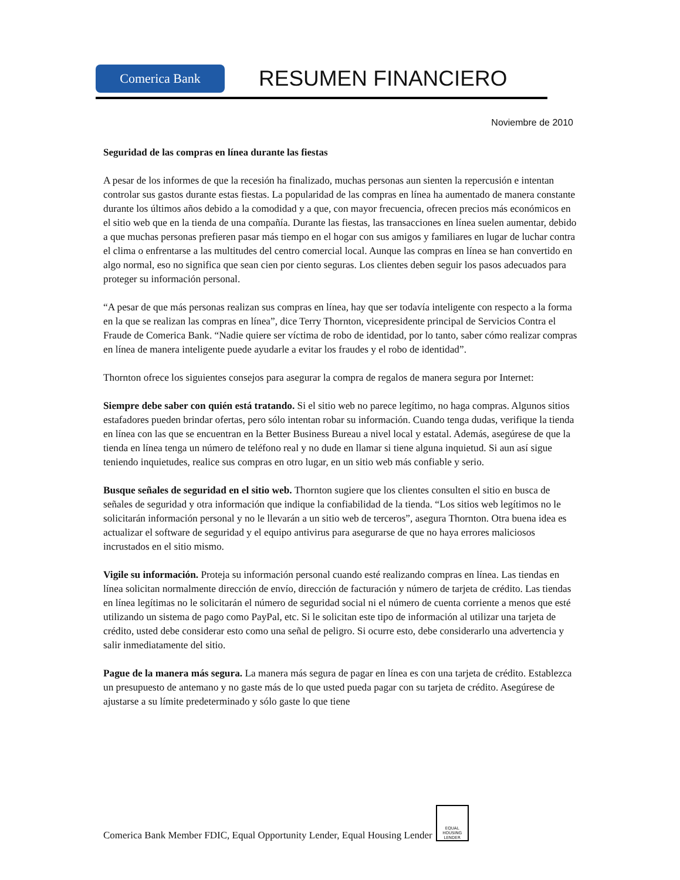Comerica Bank
RESUMEN FINANCIERO
Noviembre de 2010
Seguridad de las compras en línea durante las fiestas
A pesar de los informes de que la recesión ha finalizado, muchas personas aun sienten la repercusión e intentan controlar sus gastos durante estas fiestas. La popularidad de las compras en línea ha aumentado de manera constante durante los últimos años debido a la comodidad y a que, con mayor frecuencia, ofrecen precios más económicos en el sitio web que en la tienda de una compañía. Durante las fiestas, las transacciones en línea suelen aumentar, debido a que muchas personas prefieren pasar más tiempo en el hogar con sus amigos y familiares en lugar de luchar contra el clima o enfrentarse a las multitudes del centro comercial local. Aunque las compras en línea se han convertido en algo normal, eso no significa que sean cien por ciento seguras. Los clientes deben seguir los pasos adecuados para proteger su información personal.
“A pesar de que más personas realizan sus compras en línea, hay que ser todavía inteligente con respecto a la forma en la que se realizan las compras en línea”, dice Terry Thornton, vicepresidente principal de Servicios Contra el Fraude de Comerica Bank. “Nadie quiere ser víctima de robo de identidad, por lo tanto, saber cómo realizar compras en línea de manera inteligente puede ayudarle a evitar los fraudes y el robo de identidad”.
Thornton ofrece los siguientes consejos para asegurar la compra de regalos de manera segura por Internet:
Siempre debe saber con quién está tratando. Si el sitio web no parece legítimo, no haga compras. Algunos sitios estafadores pueden brindar ofertas, pero sólo intentan robar su información. Cuando tenga dudas, verifique la tienda en línea con las que se encuentran en la Better Business Bureau a nivel local y estatal. Además, asegúrese de que la tienda en línea tenga un número de teléfono real y no dude en llamar si tiene alguna inquietud. Si aun así sigue teniendo inquietudes, realice sus compras en otro lugar, en un sitio web más confiable y serio.
Busque señales de seguridad en el sitio web. Thornton sugiere que los clientes consulten el sitio en busca de señales de seguridad y otra información que indique la confiabilidad de la tienda. “Los sitios web legítimos no le solicitarán información personal y no le llevarán a un sitio web de terceros”, asegura Thornton. Otra buena idea es actualizar el software de seguridad y el equipo antivirus para asegurarse de que no haya errores maliciosos incrustados en el sitio mismo.
Vigile su información. Proteja su información personal cuando esté realizando compras en línea. Las tiendas en línea solicitan normalmente dirección de envío, dirección de facturación y número de tarjeta de crédito. Las tiendas en línea legítimas no le solicitarán el número de seguridad social ni el número de cuenta corriente a menos que esté utilizando un sistema de pago como PayPal, etc. Si le solicitan este tipo de información al utilizar una tarjeta de crédito, usted debe considerar esto como una señal de peligro. Si ocurre esto, debe considerarlo una advertencia y salir inmediatamente del sitio.
Pague de la manera más segura. La manera más segura de pagar en línea es con una tarjeta de crédito. Establezca un presupuesto de antemano y no gaste más de lo que usted pueda pagar con su tarjeta de crédito. Asegúrese de ajustarse a su límite predeterminado y sólo gaste lo que tiene
Comerica Bank Member FDIC, Equal Opportunity Lender, Equal Housing Lender
EQUAL HOUSING LENDER